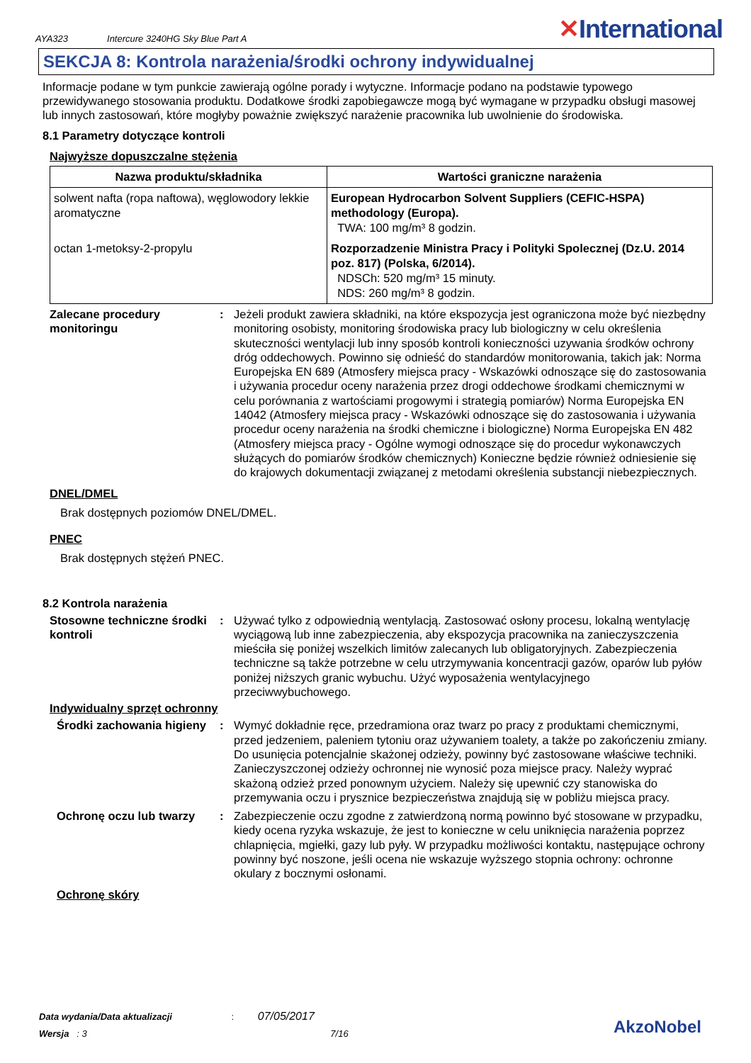AYA323 Intercure 3240HG Sky Blue Part A
✕International
SEKCJA 8: Kontrola narażenia/środki ochrony indywidualnej
Informacje podane w tym punkcie zawierają ogólne porady i wytyczne. Informacje podano na podstawie typowego przewidywanego stosowania produktu. Dodatkowe środki zapobiegawcze mogą być wymagane w przypadku obsługi masowej lub innych zastosowań, które mogłyby poważnie zwiększyć narażenie pracownika lub uwolnienie do środowiska.
8.1 Parametry dotyczące kontroli
Najwyższe dopuszczalne stężenia
| Nazwa produktu/składnika | Wartości graniczne narażenia |
| --- | --- |
| solwent nafta (ropa naftowa), węglowodory lekkie aromatyczne | European Hydrocarbon Solvent Suppliers (CEFIC-HSPA) methodology (Europa). TWA: 100 mg/m³ 8 godzin. |
| octan 1-metoksy-2-propylu | Rozporzadzenie Ministra Pracy i Polityki Spolecznej (Dz.U. 2014 poz. 817) (Polska, 6/2014). NDSCh: 520 mg/m³ 15 minuty. NDS: 260 mg/m³ 8 godzin. |
Zalecane procedury monitoringu
: Jeżeli produkt zawiera składniki, na które ekspozycja jest ograniczona może być niezbędny monitoring osobisty, monitoring środowiska pracy lub biologiczny w celu określenia skuteczności wentylacji lub inny sposób kontroli konieczności uzywania środków ochrony dróg oddechowych. Powinno się odnieść do standardów monitorowania, takich jak: Norma Europejska EN 689 (Atmosfery miejsca pracy - Wskazówki odnoszące się do zastosowania i używania procedur oceny narażenia przez drogi oddechowe środkami chemicznymi w celu porównania z wartościami progowymi i strategią pomiarów) Norma Europejska EN 14042 (Atmosfery miejsca pracy - Wskazówki odnoszące się do zastosowania i używania procedur oceny narażenia na środki chemiczne i biologiczne) Norma Europejska EN 482 (Atmosfery miejsca pracy - Ogólne wymogi odnoszące się do procedur wykonawczych służących do pomiarów środków chemicznych) Konieczne będzie również odniesienie się do krajowych dokumentacji związanej z metodami określenia substancji niebezpiecznych.
DNEL/DMEL
Brak dostępnych poziomów DNEL/DMEL.
PNEC
Brak dostępnych stężeń PNEC.
8.2 Kontrola narażenia
Stosowne techniczne środki kontroli
: Używać tylko z odpowiednią wentylacją. Zastosować osłony procesu, lokalną wentylację wyciągową lub inne zabezpieczenia, aby ekspozycja pracownika na zanieczyszczenia mieściła się poniżej wszelkich limitów zalecanych lub obligatoryjnych. Zabezpieczenia techniczne są także potrzebne w celu utrzymywania koncentracji gazów, oparów lub pyłów poniżej niższych granic wybuchu. Użyć wyposażenia wentylacyjnego przeciwwybuchowego.
Indywidualny sprzęt ochronny
Środki zachowania higieny
: Wymyć dokładnie ręce, przedramiona oraz twarz po pracy z produktami chemicznymi, przed jedzeniem, paleniem tytoniu oraz używaniem toalety, a także po zakończeniu zmiany. Do usunięcia potencjalnie skażonej odzieży, powinny być zastosowane właściwe techniki. Zanieczyszczonej odzieży ochronnej nie wynosić poza miejsce pracy. Należy wyprać skażoną odzież przed ponownym użyciem. Należy się upewnić czy stanowiska do przemywania oczu i prysznice bezpieczeństwa znajdują się w pobliżu miejsca pracy.
Ochronę oczu lub twarzy : Zabezpieczenie oczu zgodne z zatwierdzoną normą powinno być stosowane w przypadku, kiedy ocena ryzyka wskazuje, że jest to konieczne w celu uniknięcia narażenia poprzez chlapnięcia, mgiełki, gazy lub pyły. W przypadku możliwości kontaktu, następujące ochrony powinny być noszone, jeśli ocena nie wskazuje wyższego stopnia ochrony: ochronne okulary z bocznymi osłonami.
Ochronę skóry
Data wydania/Data aktualizacji : 07/05/2017
Wersja : 3 7/16
AkzoNobel